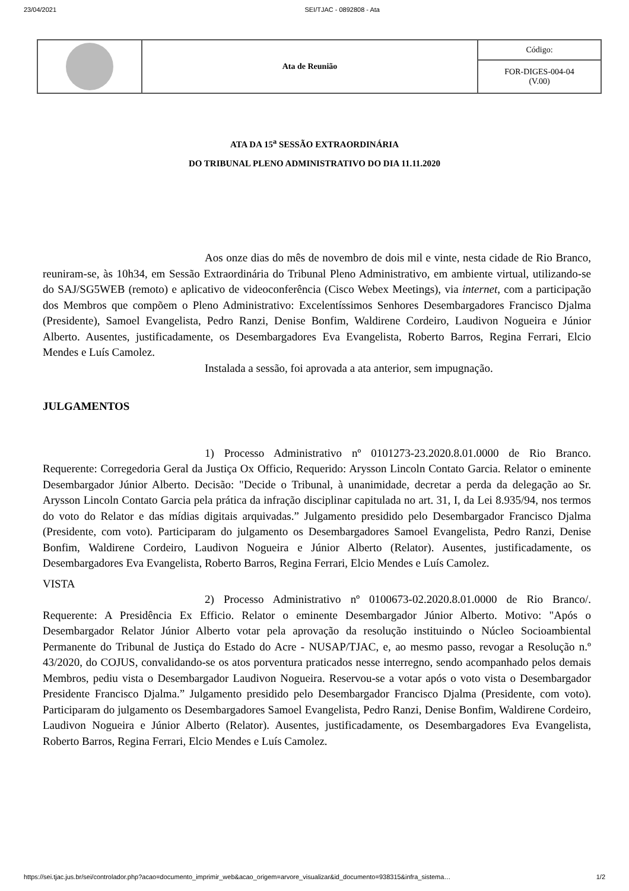23/04/2021 SEI/TJAC - 0892808 - Ata
| | Ata de Reunião | Código: |
| | | FOR-DIGES-004-04 (V.00) |
ATA DA 15<sup>a</sup> SESSÃO EXTRAORDINÁRIA
DO TRIBUNAL PLENO ADMINISTRATIVO DO DIA 11.11.2020
Aos onze dias do mês de novembro de dois mil e vinte, nesta cidade de Rio Branco, reuniram-se, às 10h34, em Sessão Extraordinária do Tribunal Pleno Administrativo, em ambiente virtual, utilizando-se do SAJ/SG5WEB (remoto) e aplicativo de videoconferência (Cisco Webex Meetings), via internet, com a participação dos Membros que compõem o Pleno Administrativo: Excelentíssimos Senhores Desembargadores Francisco Djalma (Presidente), Samoel Evangelista, Pedro Ranzi, Denise Bonfim, Waldirene Cordeiro, Laudivon Nogueira e Júnior Alberto. Ausentes, justificadamente, os Desembargadores Eva Evangelista, Roberto Barros, Regina Ferrari, Elcio Mendes e Luís Camolez.
Instalada a sessão, foi aprovada a ata anterior, sem impugnação.
JULGAMENTOS
1) Processo Administrativo nº 0101273-23.2020.8.01.0000 de Rio Branco. Requerente: Corregedoria Geral da Justiça Ox Officio, Requerido: Arysson Lincoln Contato Garcia. Relator o eminente Desembargador Júnior Alberto. Decisão: "Decide o Tribunal, à unanimidade, decretar a perda da delegação ao Sr. Arysson Lincoln Contato Garcia pela prática da infração disciplinar capitulada no art. 31, I, da Lei 8.935/94, nos termos do voto do Relator e das mídias digitais arquivadas.” Julgamento presidido pelo Desembargador Francisco Djalma (Presidente, com voto). Participaram do julgamento os Desembargadores Samoel Evangelista, Pedro Ranzi, Denise Bonfim, Waldirene Cordeiro, Laudivon Nogueira e Júnior Alberto (Relator). Ausentes, justificadamente, os Desembargadores Eva Evangelista, Roberto Barros, Regina Ferrari, Elcio Mendes e Luís Camolez.
VISTA
2) Processo Administrativo nº 0100673-02.2020.8.01.0000 de Rio Branco/. Requerente: A Presidência Ex Efficio. Relator o eminente Desembargador Júnior Alberto. Motivo: "Após o Desembargador Relator Júnior Alberto votar pela aprovação da resolução instituindo o Núcleo Socioambiental Permanente do Tribunal de Justiça do Estado do Acre - NUSAP/TJAC, e, ao mesmo passo, revogar a Resolução n.º 43/2020, do COJUS, convalidando-se os atos porventura praticados nesse interregno, sendo acompanhado pelos demais Membros, pediu vista o Desembargador Laudivon Nogueira. Reservou-se a votar após o voto vista o Desembargador Presidente Francisco Djalma.” Julgamento presidido pelo Desembargador Francisco Djalma (Presidente, com voto). Participaram do julgamento os Desembargadores Samoel Evangelista, Pedro Ranzi, Denise Bonfim, Waldirene Cordeiro, Laudivon Nogueira e Júnior Alberto (Relator). Ausentes, justificadamente, os Desembargadores Eva Evangelista, Roberto Barros, Regina Ferrari, Elcio Mendes e Luís Camolez.
https://sei.tjac.jus.br/sei/controlador.php?acao=documento_imprimir_web&acao_origem=arvore_visualizar&id_documento=938315&infra_sistema… 1/2